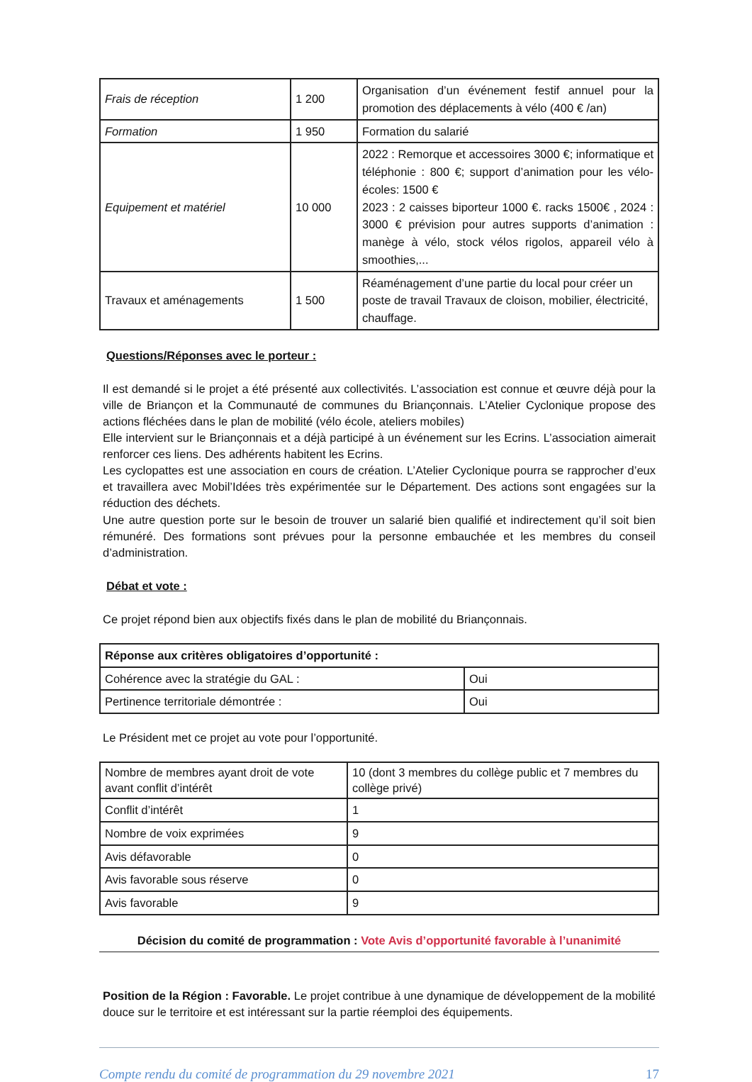| Frais de réception | 1 200 | Organisation d’un événement festif annuel pour la promotion des déplacements à vélo (400 € /an) |
| Formation | 1 950 | Formation du salarié |
| Equipement et matériel | 10 000 | 2022 : Remorque et accessoires 3000 €; informatique et téléphonie : 800 €; support d’animation pour les vélo-écoles: 1500 € 2023 : 2 caisses biporteur 1000 €. racks 1500€ , 2024 : 3000 € prévision pour autres supports d’animation : manège à vélo, stock vélos rigolos, appareil vélo à smoothies,... |
| Travaux et aménagements | 1 500 | Réaménagement d’une partie du local pour créer un poste de travail Travaux de cloison, mobilier, électricité, chauffage. |
Questions/Réponses avec le porteur :
Il est demandé si le projet a été présenté aux collectivités. L’association est connue et œuvre déjà pour la ville de Briançon et la Communauté de communes du Briançonnais. L’Atelier Cyclonique propose des actions fléchées dans le plan de mobilité (vélo école, ateliers mobiles)
Elle intervient sur le Briançonnais et a déjà participé à un événement sur les Ecrins. L’association aimerait renforcer ces liens. Des adhérents habitent les Ecrins.
Les cyclopattes est une association en cours de création. L’Atelier Cyclonique pourra se rapprocher d’eux et travaillera avec Mobil’Idées très expérimentée sur le Département. Des actions sont engagées sur la réduction des déchets.
Une autre question porte sur le besoin de trouver un salarié bien qualifié et indirectement qu’il soit bien rémunéré. Des formations sont prévues pour la personne embauchée et les membres du conseil d’administration.
Débat et vote :
Ce projet répond bien aux objectifs fixés dans le plan de mobilité du Briançonnais.
| Réponse aux critères obligatoires d’opportunité : | |
| Cohérence avec la stratégie du GAL : | Oui |
| Pertinence territoriale démontrée : | Oui |
Le Président met ce projet au vote pour l’opportunité.
| Nombre de membres ayant droit de vote avant conflit d’intérêt | 10 (dont 3 membres du collège public et 7 membres du collège privé) |
| Conflit d’intérêt | 1 |
| Nombre de voix exprimées | 9 |
| Avis défavorable | 0 |
| Avis favorable sous réserve | 0 |
| Avis favorable | 9 |
Décision du comité de programmation : Vote Avis d’opportunité favorable à l’unanimité
Position de la Région : Favorable. Le projet contribue à une dynamique de développement de la mobilité douce sur le territoire et est intéressant sur la partie réemploi des équipements.
Compte rendu du comité de programmation du 29 novembre 2021 17